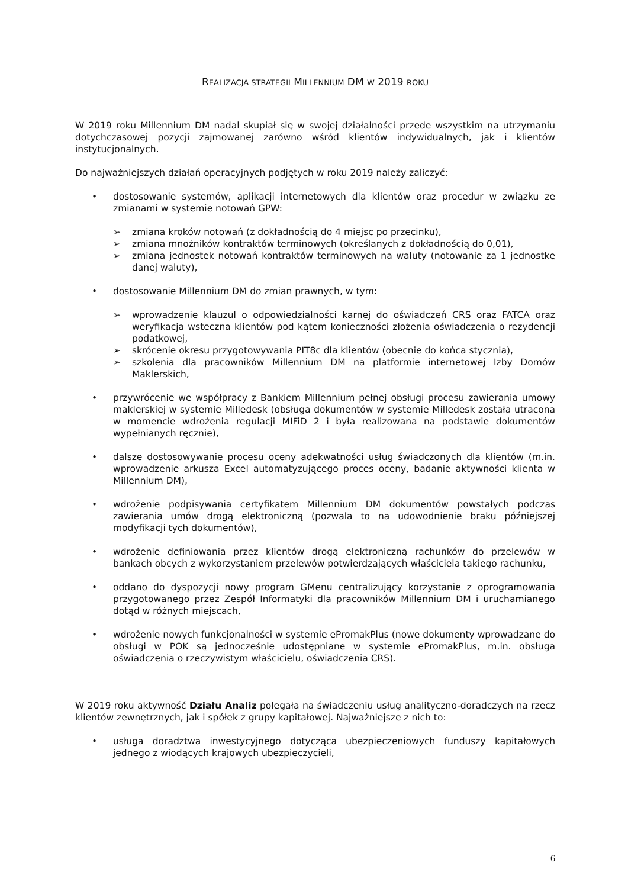REALIZACJA STRATEGII MILLENNIUM DM W 2019 ROKU
W 2019 roku Millennium DM nadal skupiał się w swojej działalności przede wszystkim na utrzymaniu dotychczasowej pozycji zajmowanej zarówno wśród klientów indywidualnych, jak i klientów instytucjonalnych.
Do najważniejszych działań operacyjnych podjętych w roku 2019 należy zaliczyć:
• dostosowanie systemów, aplikacji internetowych dla klientów oraz procedur w związku ze zmianami w systemie notowań GPW:
➢ zmiana kroków notowań (z dokładnością do 4 miejsc po przecinku),
➢ zmiana mnożników kontraktów terminowych (określanych z dokładnością do 0,01),
➢ zmiana jednostek notowań kontraktów terminowych na waluty (notowanie za 1 jednostkę danej waluty),
• dostosowanie Millennium DM do zmian prawnych, w tym:
➢ wprowadzenie klauzul o odpowiedzialności karnej do oświadczeń CRS oraz FATCA oraz weryfikacja wsteczna klientów pod kątem konieczności złożenia oświadczenia o rezydencji podatkowej,
➢ skrócenie okresu przygotowywania PIT8c dla klientów (obecnie do końca stycznia),
➢ szkolenia dla pracowników Millennium DM na platformie internetowej Izby Domów Maklerskich,
• przywrócenie we współpracy z Bankiem Millennium pełnej obsługi procesu zawierania umowy maklerskiej w systemie Milledesk (obsługa dokumentów w systemie Milledesk została utracona w momencie wdrożenia regulacji MIFiD 2 i była realizowana na podstawie dokumentów wypełnianych ręcznie),
• dalsze dostosowywanie procesu oceny adekwatności usług świadczonych dla klientów (m.in. wprowadzenie arkusza Excel automatyzującego proces oceny, badanie aktywności klienta w Millennium DM),
• wdrożenie podpisywania certyfikatem Millennium DM dokumentów powstałych podczas zawierania umów drogą elektroniczną (pozwala to na udowodnienie braku późniejszej modyfikacji tych dokumentów),
• wdrożenie definiowania przez klientów drogą elektroniczną rachunków do przelewów w bankach obcych z wykorzystaniem przelewów potwierdzających właściciela takiego rachunku,
• oddano do dyspozycji nowy program GMenu centralizujący korzystanie z oprogramowania przygotowanego przez Zespół Informatyki dla pracowników Millennium DM i uruchamianego dotąd w różnych miejscach,
• wdrożenie nowych funkcjonalności w systemie ePromakPlus (nowe dokumenty wprowadzane do obsługi w POK są jednocześnie udostępniane w systemie ePromakPlus, m.in. obsługa oświadczenia o rzeczywistym właścicielu, oświadczenia CRS).
W 2019 roku aktywność Działu Analiz polegała na świadczeniu usług analityczno-doradczych na rzecz klientów zewnętrznych, jak i spółek z grupy kapitałowej. Najważniejsze z nich to:
• usługa doradztwa inwestycyjnego dotycząca ubezpieczeniowych funduszy kapitałowych jednego z wiodących krajowych ubezpieczycieli,
6